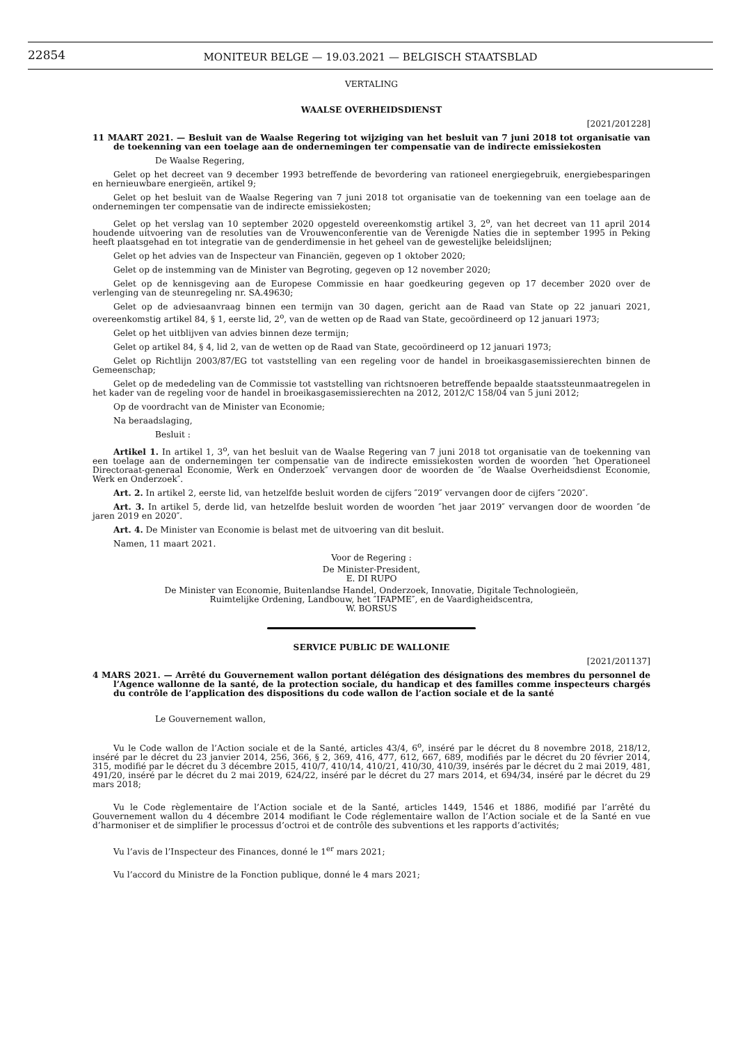22854
MONITEUR BELGE — 19.03.2021 — BELGISCH STAATSBLAD
VERTALING
WAALSE OVERHEIDSDIENST
[2021/201228]
11 MAART 2021. — Besluit van de Waalse Regering tot wijziging van het besluit van 7 juni 2018 tot organisatie van de toekenning van een toelage aan de ondernemingen ter compensatie van de indirecte emissiekosten
De Waalse Regering,
Gelet op het decreet van 9 december 1993 betreffende de bevordering van rationeel energiegebruik, energiebesparingen en hernieuwbare energieën, artikel 9;
Gelet op het besluit van de Waalse Regering van 7 juni 2018 tot organisatie van de toekenning van een toelage aan de ondernemingen ter compensatie van de indirecte emissiekosten;
Gelet op het verslag van 10 september 2020 opgesteld overeenkomstig artikel 3, 2<sup>o</sup>, van het decreet van 11 april 2014 houdende uitvoering van de resoluties van de Vrouwenconferentie van de Verenigde Naties die in september 1995 in Peking heeft plaatsgehad en tot integratie van de genderdimensie in het geheel van de gewestelijke beleidslijnen;
Gelet op het advies van de Inspecteur van Financiën, gegeven op 1 oktober 2020;
Gelet op de instemming van de Minister van Begroting, gegeven op 12 november 2020;
Gelet op de kennisgeving aan de Europese Commissie en haar goedkeuring gegeven op 17 december 2020 over de verlenging van de steunregeling nr. SA.49630;
Gelet op de adviesaanvraag binnen een termijn van 30 dagen, gericht aan de Raad van State op 22 januari 2021, overeenkomstig artikel 84, § 1, eerste lid, 2<sup>o</sup>, van de wetten op de Raad van State, gecoördineerd op 12 januari 1973;
Gelet op het uitblijven van advies binnen deze termijn;
Gelet op artikel 84, § 4, lid 2, van de wetten op de Raad van State, gecoördineerd op 12 januari 1973;
Gelet op Richtlijn 2003/87/EG tot vaststelling van een regeling voor de handel in broeikasgasemissierechten binnen de Gemeenschap;
Gelet op de mededeling van de Commissie tot vaststelling van richtsnoeren betreffende bepaalde staatssteunmaatregelen in het kader van de regeling voor de handel in broeikasgasemissierechten na 2012, 2012/C 158/04 van 5 juni 2012;
Op de voordracht van de Minister van Economie;
Na beraadslaging,
Besluit :
Artikel 1. In artikel 1, 3<sup>o</sup>, van het besluit van de Waalse Regering van 7 juni 2018 tot organisatie van de toekenning van een toelage aan de ondernemingen ter compensatie van de indirecte emissiekosten worden de woorden ″het Operationeel Directoraat-generaal Economie, Werk en Onderzoek″ vervangen door de woorden de ″de Waalse Overheidsdienst Economie, Werk en Onderzoek″.
Art. 2. In artikel 2, eerste lid, van hetzelfde besluit worden de cijfers ″2019″ vervangen door de cijfers ″2020″.
Art. 3. In artikel 5, derde lid, van hetzelfde besluit worden de woorden ″het jaar 2019″ vervangen door de woorden ″de jaren 2019 en 2020″.
Art. 4. De Minister van Economie is belast met de uitvoering van dit besluit.
Namen, 11 maart 2021.
Voor de Regering :
De Minister-President,
E. DI RUPO
De Minister van Economie, Buitenlandse Handel, Onderzoek, Innovatie, Digitale Technologieën,
Ruimtelijke Ordening, Landbouw, het ″IFAPME″, en de Vaardigheidscentra,
W. BORSUS
SERVICE PUBLIC DE WALLONIE
[2021/201137]
4 MARS 2021. — Arrêté du Gouvernement wallon portant délégation des désignations des membres du personnel de l’Agence wallonne de la santé, de la protection sociale, du handicap et des familles comme inspecteurs chargés du contrôle de l’application des dispositions du code wallon de l’action sociale et de la santé
Le Gouvernement wallon,
Vu le Code wallon de l’Action sociale et de la Santé, articles 43/4, 6<sup>o</sup>, inséré par le décret du 8 novembre 2018, 218/12, inséré par le décret du 23 janvier 2014, 256, 366, § 2, 369, 416, 477, 612, 667, 689, modifiés par le décret du 20 février 2014, 315, modifié par le décret du 3 décembre 2015, 410/7, 410/14, 410/21, 410/30, 410/39, insérés par le décret du 2 mai 2019, 481, 491/20, inséré par le décret du 2 mai 2019, 624/22, inséré par le décret du 27 mars 2014, et 694/34, inséré par le décret du 29 mars 2018;
Vu le Code règlementaire de l’Action sociale et de la Santé, articles 1449, 1546 et 1886, modifié par l’arrêté du Gouvernement wallon du 4 décembre 2014 modifiant le Code réglementaire wallon de l’Action sociale et de la Santé en vue d’harmoniser et de simplifier le processus d’octroi et de contrôle des subventions et les rapports d’activités;
Vu l’avis de l’Inspecteur des Finances, donné le 1<sup>er</sup> mars 2021;
Vu l’accord du Ministre de la Fonction publique, donné le 4 mars 2021;